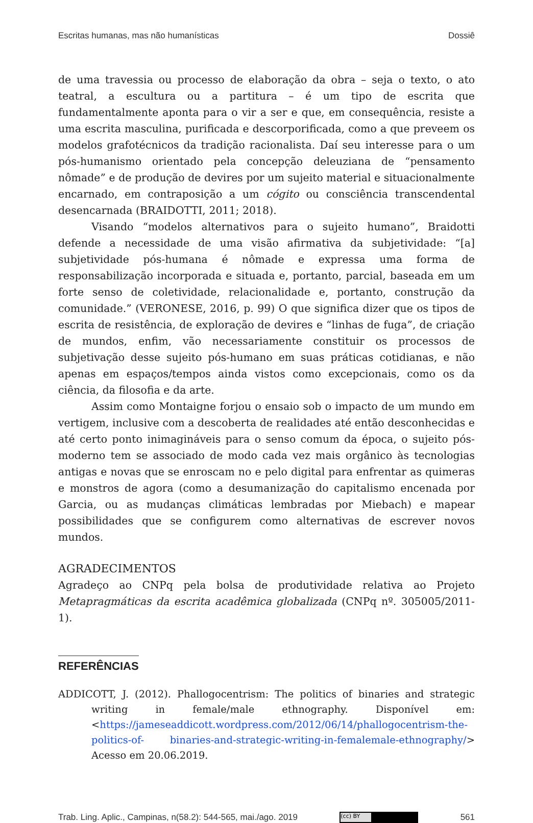Escritas humanas, mas não humanísticas Dossiê
de uma travessia ou processo de elaboração da obra – seja o texto, o ato teatral, a escultura ou a partitura – é um tipo de escrita que fundamentalmente aponta para o vir a ser e que, em consequência, resiste a uma escrita masculina, purificada e descorporificada, como a que preveem os modelos grafotécnicos da tradição racionalista. Daí seu interesse para o um pós-humanismo orientado pela concepção deleuziana de “pensamento nômade” e de produção de devires por um sujeito material e situacionalmente encarnado, em contraposição a um cógito ou consciência transcendental desencarnada (BRAIDOTTI, 2011; 2018).
Visando “modelos alternativos para o sujeito humano”, Braidotti defende a necessidade de uma visão afirmativa da subjetividade: “[a] subjetividade pós-humana é nômade e expressa uma forma de responsabilização incorporada e situada e, portanto, parcial, baseada em um forte senso de coletividade, relacionalidade e, portanto, construção da comunidade.” (VERONESE, 2016, p. 99) O que significa dizer que os tipos de escrita de resistência, de exploração de devires e “linhas de fuga”, de criação de mundos, enfim, vão necessariamente constituir os processos de subjetivação desse sujeito pós-humano em suas práticas cotidianas, e não apenas em espaços/tempos ainda vistos como excepcionais, como os da ciência, da filosofia e da arte.
Assim como Montaigne forjou o ensaio sob o impacto de um mundo em vertigem, inclusive com a descoberta de realidades até então desconhecidas e até certo ponto inimagináveis para o senso comum da época, o sujeito pós-moderno tem se associado de modo cada vez mais orgânico às tecnologias antigas e novas que se enroscam no e pelo digital para enfrentar as quimeras e monstros de agora (como a desumanização do capitalismo encenada por Garcia, ou as mudanças climáticas lembradas por Miebach) e mapear possibilidades que se configurem como alternativas de escrever novos mundos.
AGRADECIMENTOS
Agradeço ao CNPq pela bolsa de produtividade relativa ao Projeto Metapragmáticas da escrita acadêmica globalizada (CNPq nº. 305005/2011-1).
REFERÊNCIAS
ADDICOTT, J. (2012). Phallogocentrism: The politics of binaries and strategic writing in female/male ethnography. Disponível em: <https://jameseaddicott.wordpress.com/2012/06/14/phallogocentrism-the-politics-of- binaries-and-strategic-writing-in-femalemale-ethnography/> Acesso em 20.06.2019.
Trab. Ling. Aplic., Campinas, n(58.2): 544-565, mai./ago. 2019 (cc) BY 561